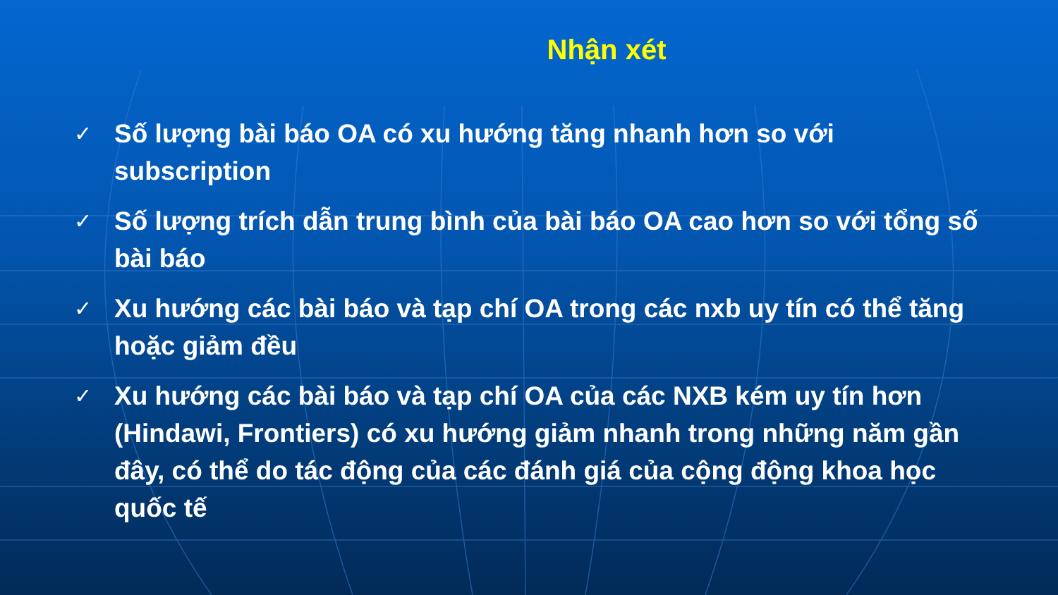Nhận xét
✓ Số lượng bài báo OA có xu hướng tăng nhanh hơn so với subscription
✓ Số lượng trích dẫn trung bình của bài báo OA cao hơn so với tổng số bài báo
✓ Xu hướng các bài báo và tạp chí OA trong các nxb uy tín có thể tăng hoặc giảm đều
✓ Xu hướng các bài báo và tạp chí OA của các NXB kém uy tín hơn (Hindawi, Frontiers) có xu hướng giảm nhanh trong những năm gần đây, có thể do tác động của các đánh giá của cộng động khoa học quốc tế